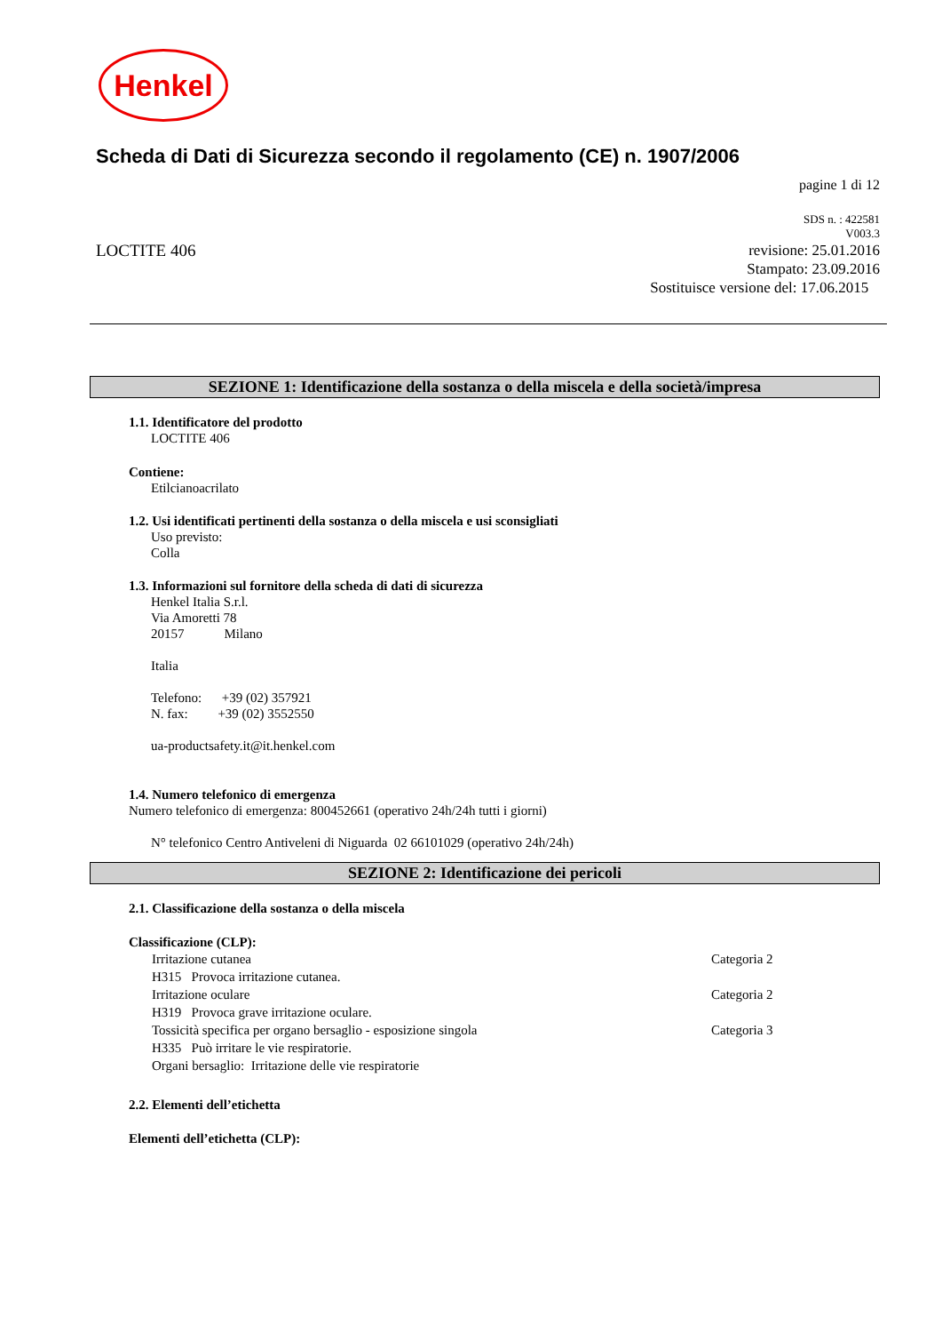Henkel
Scheda di Dati di Sicurezza secondo il regolamento (CE) n. 1907/2006
pagine 1 di 12
LOCTITE 406
SDS n. : 422581
V003.3
revisione: 25.01.2016
Stampato: 23.09.2016
Sostituisce versione del: 17.06.2015
SEZIONE 1: Identificazione della sostanza o della miscela e della società/impresa
1.1. Identificatore del prodotto
LOCTITE 406
Contiene:
Etilcianoacrilato
1.2. Usi identificati pertinenti della sostanza o della miscela e usi sconsigliati
Uso previsto:
Colla
1.3. Informazioni sul fornitore della scheda di dati di sicurezza
Henkel Italia S.r.l.
Via Amoretti 78
20157 Milano
Italia
Telefono: +39 (02) 357921
N. fax: +39 (02) 3552550
ua-productsafety.it@it.henkel.com
1.4. Numero telefonico di emergenza
Numero telefonico di emergenza: 800452661 (operativo 24h/24h tutti i giorni)
N° telefonico Centro Antiveleni di Niguarda 02 66101029 (operativo 24h/24h)
SEZIONE 2: Identificazione dei pericoli
2.1. Classificazione della sostanza o della miscela
Classificazione (CLP):
Irritazione cutanea Categoria 2
H315 Provoca irritazione cutanea.
Irritazione oculare Categoria 2
H319 Provoca grave irritazione oculare.
Tossicità specifica per organo bersaglio - esposizione singola Categoria 3
H335 Può irritare le vie respiratorie.
Organi bersaglio: Irritazione delle vie respiratorie
2.2. Elementi dell’etichetta
Elementi dell’etichetta (CLP):